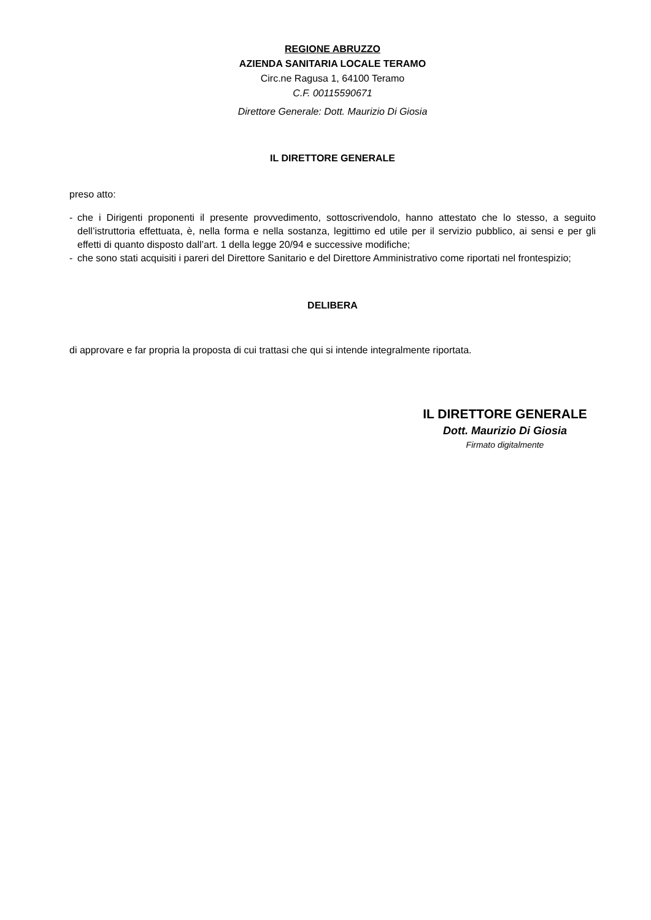REGIONE ABRUZZO
AZIENDA SANITARIA LOCALE TERAMO
Circ.ne Ragusa 1, 64100 Teramo
C.F. 00115590671
Direttore Generale: Dott. Maurizio Di Giosia
IL DIRETTORE GENERALE
preso atto:
- che i Dirigenti proponenti il presente provvedimento, sottoscrivendolo, hanno attestato che lo stesso, a seguito dell’istruttoria effettuata, è, nella forma e nella sostanza, legittimo ed utile per il servizio pubblico, ai sensi e per gli effetti di quanto disposto dall’art. 1 della legge 20/94 e successive modifiche;
- che sono stati acquisiti i pareri del Direttore Sanitario e del Direttore Amministrativo come riportati nel frontespizio;
DELIBERA
di approvare e far propria la proposta di cui trattasi che qui si intende integralmente riportata.
IL DIRETTORE GENERALE
Dott. Maurizio Di Giosia
Firmato digitalmente